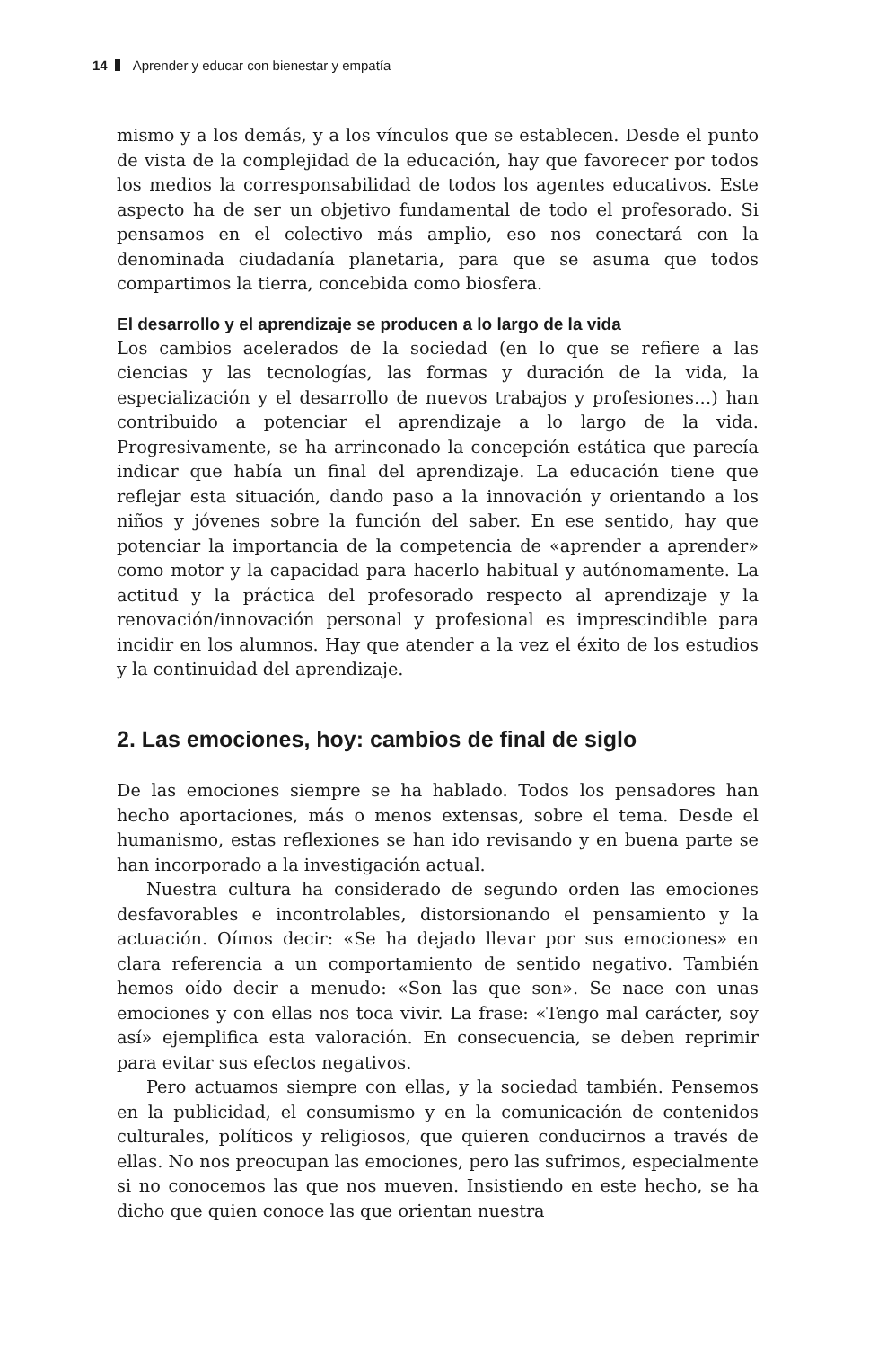14 Aprender y educar con bienestar y empatía
mismo y a los demás, y a los vínculos que se establecen. Desde el punto de vista de la complejidad de la educación, hay que favorecer por todos los medios la corresponsabilidad de todos los agentes educativos. Este aspecto ha de ser un objetivo fundamental de todo el profesorado. Si pensamos en el colectivo más amplio, eso nos conectará con la denominada ciudadanía planetaria, para que se asuma que todos compartimos la tierra, concebida como biosfera.
El desarrollo y el aprendizaje se producen a lo largo de la vida
Los cambios acelerados de la sociedad (en lo que se refiere a las ciencias y las tecnologías, las formas y duración de la vida, la especialización y el desarrollo de nuevos trabajos y profesiones…) han contribuido a potenciar el aprendizaje a lo largo de la vida. Progresivamente, se ha arrinconado la concepción estática que parecía indicar que había un final del aprendizaje. La educación tiene que reflejar esta situación, dando paso a la innovación y orientando a los niños y jóvenes sobre la función del saber. En ese sentido, hay que potenciar la importancia de la competencia de «aprender a aprender» como motor y la capacidad para hacerlo habitual y autónomamente. La actitud y la práctica del profesorado respecto al aprendizaje y la renovación/innovación personal y profesional es imprescindible para incidir en los alumnos. Hay que atender a la vez el éxito de los estudios y la continuidad del aprendizaje.
2. Las emociones, hoy: cambios de final de siglo
De las emociones siempre se ha hablado. Todos los pensadores han hecho aportaciones, más o menos extensas, sobre el tema. Desde el humanismo, estas reflexiones se han ido revisando y en buena parte se han incorporado a la investigación actual.
Nuestra cultura ha considerado de segundo orden las emociones desfavorables e incontrolables, distorsionando el pensamiento y la actuación. Oímos decir: «Se ha dejado llevar por sus emociones» en clara referencia a un comportamiento de sentido negativo. También hemos oído decir a menudo: «Son las que son». Se nace con unas emociones y con ellas nos toca vivir. La frase: «Tengo mal carácter, soy así» ejemplifica esta valoración. En consecuencia, se deben reprimir para evitar sus efectos negativos.
Pero actuamos siempre con ellas, y la sociedad también. Pensemos en la publicidad, el consumismo y en la comunicación de contenidos culturales, políticos y religiosos, que quieren conducirnos a través de ellas. No nos preocupan las emociones, pero las sufrimos, especialmente si no conocemos las que nos mueven. Insistiendo en este hecho, se ha dicho que quien conoce las que orientan nuestra